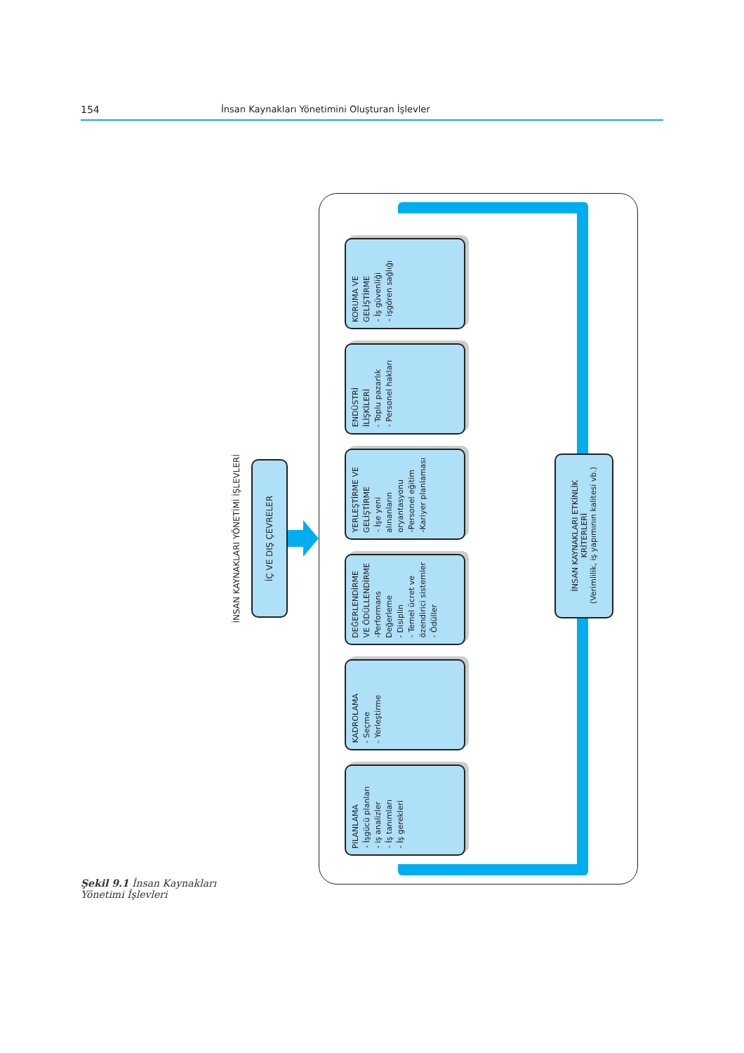154 İnsan Kaynakları Yönetimini Oluşturan İşlevler
Şekil 9.1 İnsan Kaynakları Yönetimi İşlevleri
İNSAN KAYNAKLARI YÖNETİMİ İŞLEVLERİ
İÇ VE DIŞ ÇEVRELER
PILANLAMA
- İşgücü planları
- iş analizler
- İş tanımları
- İş gerekleri
KADROLAMA
- Seçme
- Yerleştirme
DEĞERLENDİRME VE ÖDÜLLENDİRME
-Performans Değerleme
- Disiplin
- Temel ücret ve özendirici sistemler
- Ödüller
YERLEŞTİRME VE GELİŞTİRME
- İşe yeni alınanların oryantasyonu
-Personel eğitim
-Kariyer planlaması
ENDÜSTRİ İLİŞKİLERİ
- Toplu pazarlık
- Personel hakları
KORUMA VE GELİŞTİRME
- İş güvenliği
- işgören sağlığı
İNSAN KAYNAKLARI ETKİNLİK KRİTERLERİ
(Verimlilik, iş yapımının kalitesi vb.)